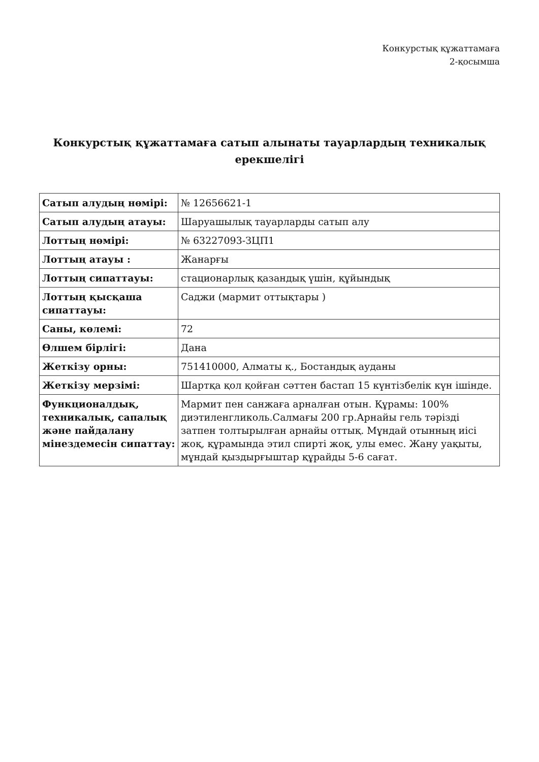Конкурстық құжаттамаға
2-қосымша
Конкурстық құжаттамаға сатып алынаты тауарлардың техникалық ерекшелігі
| Сатып алудың нөмірі: | № 12656621-1 |
| Сатып алудың атауы: | Шаруашылық тауарларды сатып алу |
| Лоттың нөмірі: | № 63227093-ЗЦП1 |
| Лоттың атауы : | Жанарғы |
| Лоттың сипаттауы: | стационарлық қазандық үшін, құйындық |
| Лоттың қысқаша сипаттауы: | Саджи (мармит оттықтары ) |
| Саны, көлемі: | 72 |
| Өлшем бірлігі: | Дана |
| Жеткізу орны: | 751410000, Алматы қ., Бостандық ауданы |
| Жеткізу мерзімі: | Шартқа қол қойған сәттен бастап 15 күнтізбелік күн ішінде. |
| Функционалдық, техникалық, сапалық және пайдалану мінездемесін сипаттау: | Мармит пен санжаға арналған отын. Құрамы: 100% диэтиленгликоль.Салмағы 200 гр.Арнайы гель тәрізді затпен толтырылған арнайы оттық. Мұндай отынның иісі жоқ, құрамында этил спирті жоқ, улы емес. Жану уақыты, мұндай қыздырғыштар құрайды 5-6 сағат. |